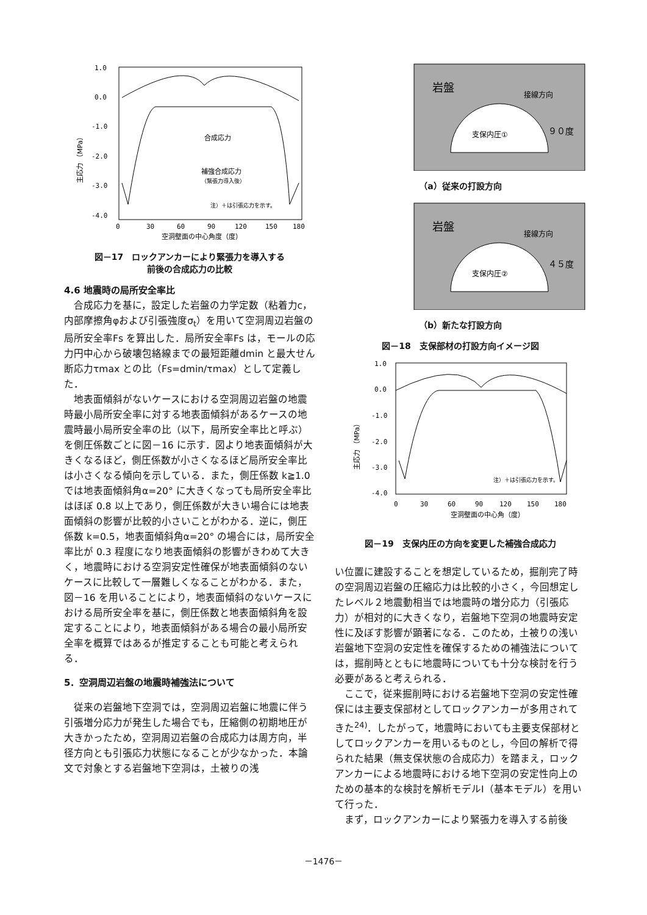1.0
0.0
-1.0
-2.0
-3.0
-4.0
0
30
60
90
120
150
180
空洞壁面の中心角度（度）
主応力 （MPa）
合成応力
補強合成応力
（緊張力導入後）
注）＋は引張応力を示す。
図－17　ロックアンカーにより緊張力を導入する
前後の合成応力の比較
4.6 地震時の局所安全率比
合成応力を基に，設定した岩盤の力学定数（粘着力c，内部摩擦角φおよび引張強度σ<sub>t</sub>）を用いて空洞周辺岩盤の局所安全率Fs を算出した．局所安全率Fs は，モールの応力円中心から破壊包絡線までの最短距離dmin と最大せん断応力τmax との比（Fs=dmin/τmax）として定義した．
地表面傾斜がないケースにおける空洞周辺岩盤の地震時最小局所安全率に対する地表面傾斜があるケースの地震時最小局所安全率の比（以下，局所安全率比と呼ぶ）を側圧係数ごとに図－16 に示す．図より地表面傾斜が大きくなるほど，側圧係数が小さくなるほど局所安全率比は小さくなる傾向を示している．また，側圧係数 k≧1.0 では地表面傾斜角α=20° に大きくなっても局所安全率比はほぼ 0.8 以上であり，側圧係数が大きい場合には地表面傾斜の影響が比較的小さいことがわかる．逆に，側圧係数 k=0.5，地表面傾斜角α=20° の場合には，局所安全率比が 0.3 程度になり地表面傾斜の影響がきわめて大きく，地震時における空洞安定性確保が地表面傾斜のないケースに比較して一層難しくなることがわかる．また，図－16 を用いることにより，地表面傾斜のないケースにおける局所安全率を基に，側圧係数と地表面傾斜角を設定することにより，地表面傾斜がある場合の最小局所安全率を概算ではあるが推定することも可能と考えられる．
5．空洞周辺岩盤の地震時補強法について
従来の岩盤地下空洞では，空洞周辺岩盤に地震に伴う引張増分応力が発生した場合でも，圧縮側の初期地圧が大きかったため，空洞周辺岩盤の合成応力は周方向，半径方向とも引張応力状態になることが少なかった．本論文で対象とする岩盤地下空洞は，土被りの浅
岩盤
接線方向
支保内圧①
９０度
（a）従来の打設方向
岩盤
接線方向
支保内圧②
４５度
（b）新たな打設方向
図－18　支保部材の打設方向イメージ図
1.0
0.0
-1.0
-2.0
-3.0
-4.0
0
30
60
90
120
150
180
空洞壁面の中心角（度）
主応力 （MPa）
注）＋は引張応力を示す。
図－19　支保内圧の方向を変更した補強合成応力
い位置に建設することを想定しているため，掘削完了時の空洞周辺岩盤の圧縮応力は比較的小さく，今回想定したレベル２地震動相当では地震時の増分応力（引張応力）が相対的に大きくなり，岩盤地下空洞の地震時安定性に及ぼす影響が顕著になる．このため，土被りの浅い岩盤地下空洞の安定性を確保するための補強法については，掘削時とともに地震時についても十分な検討を行う必要があると考えられる．
ここで，従来掘削時における岩盤地下空洞の安定性確保には主要支保部材としてロックアンカーが多用されてきた<sup>24)</sup>．したがって，地震時においても主要支保部材としてロックアンカーを用いるものとし，今回の解析で得られた結果（無支保状態の合成応力）を踏まえ，ロックアンカーによる地震時における地下空洞の安定性向上のための基本的な検討を解析モデルⅠ（基本モデル）を用いて行った．
まず，ロックアンカーにより緊張力を導入する前後
－1476－